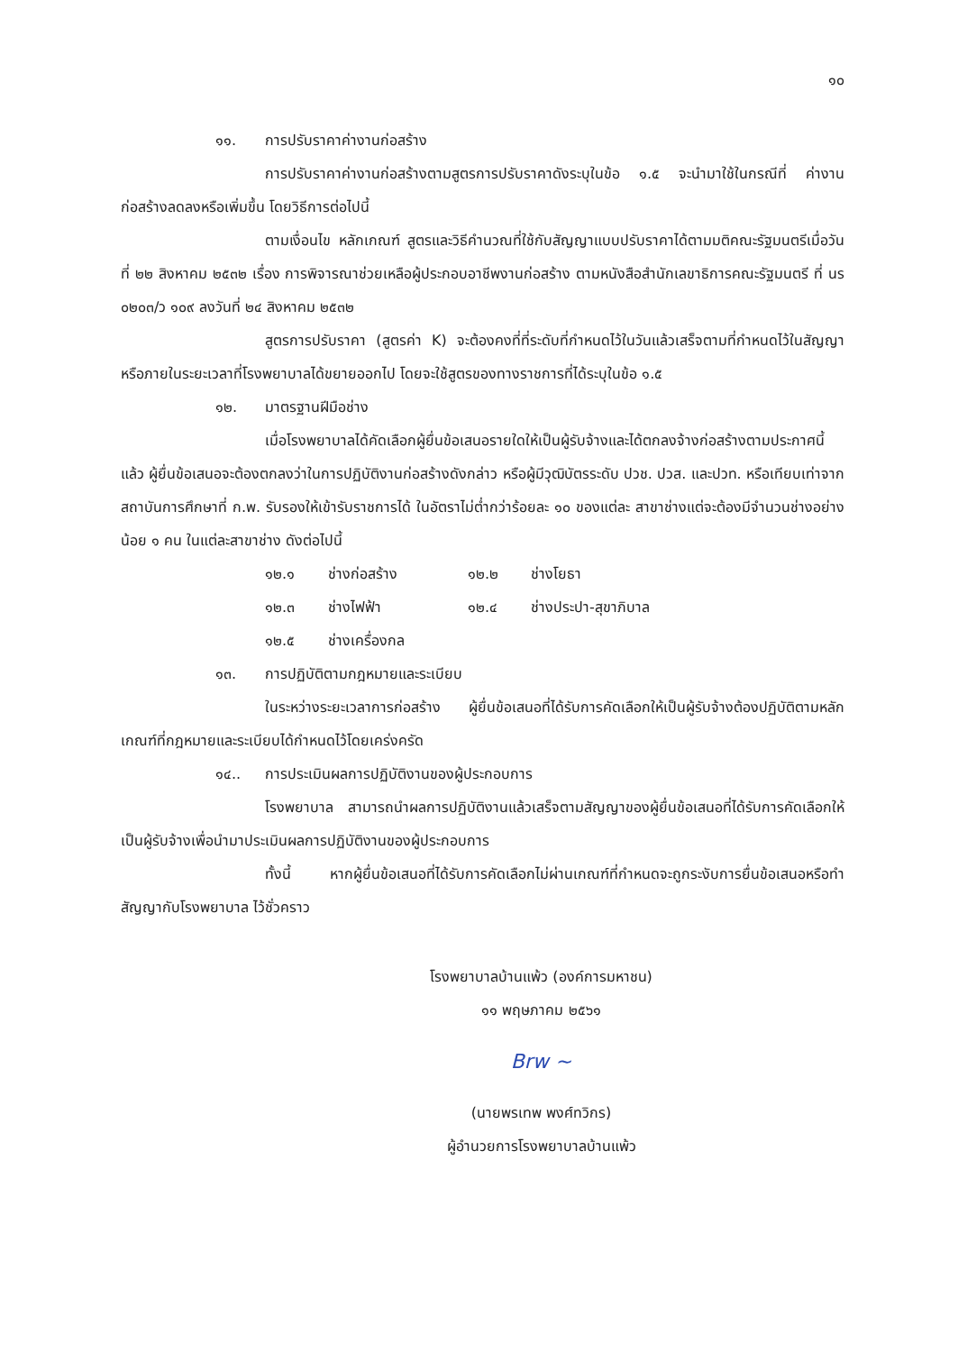๑๐
๑๑. การปรับราคาค่างานก่อสร้าง
การปรับราคาค่างานก่อสร้างตามสูตรการปรับราคาดังระบุในข้อ ๑.๕ จะนำมาใช้ในกรณีที่ ค่างานก่อสร้างลดลงหรือเพิ่มขึ้น โดยวิธีการต่อไปนี้
ตามเงื่อนไข หลักเกณฑ์ สูตรและวิธีคำนวณที่ใช้กับสัญญาแบบปรับราคาได้ตามมติคณะรัฐมนตรีเมื่อวันที่ ๒๒ สิงหาคม ๒๕๓๒ เรื่อง การพิจารณาช่วยเหลือผู้ประกอบอาชีพงานก่อสร้าง ตามหนังสือสำนักเลขาธิการคณะรัฐมนตรี ที่ นร ๐๒๐๓/ว ๑๐๙ ลงวันที่ ๒๔ สิงหาคม ๒๕๓๒
สูตรการปรับราคา (สูตรค่า K) จะต้องคงที่ที่ระดับที่กำหนดไว้ในวันแล้วเสร็จตามที่กำหนดไว้ในสัญญา หรือภายในระยะเวลาที่โรงพยาบาลได้ขยายออกไป โดยจะใช้สูตรของทางราชการที่ได้ระบุในข้อ ๑.๕
๑๒. มาตรฐานฝีมือช่าง
เมื่อโรงพยาบาลได้คัดเลือกผู้ยื่นข้อเสนอรายใดให้เป็นผู้รับจ้างและได้ตกลงจ้างก่อสร้างตามประกาศนี้แล้ว ผู้ยื่นข้อเสนอจะต้องตกลงว่าในการปฏิบัติงานก่อสร้างดังกล่าว หรือผู้มีวุฒิบัตรระดับ ปวช. ปวส. และปวท. หรือเทียบเท่าจากสถาบันการศึกษาที่ ก.พ. รับรองให้เข้ารับราชการได้ ในอัตราไม่ต่ำกว่าร้อยละ ๑๐ ของแต่ละ สาขาช่างแต่จะต้องมีจำนวนช่างอย่างน้อย ๑ คน ในแต่ละสาขาช่าง ดังต่อไปนี้
๑๒.๑ ช่างก่อสร้าง ๑๒.๒ ช่างโยธา ๑๒.๓ ช่างไฟฟ้า ๑๒.๔ ช่างประปา-สุขาภิบาล ๑๒.๕ ช่างเครื่องกล
๑๓. การปฏิบัติตามกฎหมายและระเบียบ
ในระหว่างระยะเวลาการก่อสร้าง ผู้ยื่นข้อเสนอที่ได้รับการคัดเลือกให้เป็นผู้รับจ้างต้องปฏิบัติตามหลักเกณฑ์ที่กฎหมายและระเบียบได้กำหนดไว้โดยเคร่งครัด
๑๔.. การประเมินผลการปฏิบัติงานของผู้ประกอบการ
โรงพยาบาล สามารถนำผลการปฏิบัติงานแล้วเสร็จตามสัญญาของผู้ยื่นข้อเสนอที่ได้รับการคัดเลือกให้เป็นผู้รับจ้างเพื่อนำมาประเมินผลการปฏิบัติงานของผู้ประกอบการ
ทั้งนี้ หากผู้ยื่นข้อเสนอที่ได้รับการคัดเลือกไม่ผ่านเกณฑ์ที่กำหนดจะถูกระงับการยื่นข้อเสนอหรือทำสัญญากับโรงพยาบาล ไว้ชั่วคราว
โรงพยาบาลบ้านแพ้ว (องค์การมหาชน)
๑๑ พฤษภาคม ๒๕๖๑
Brw ~
(นายพรเทพ พงศ์ทวิกร)
ผู้อำนวยการโรงพยาบาลบ้านแพ้ว